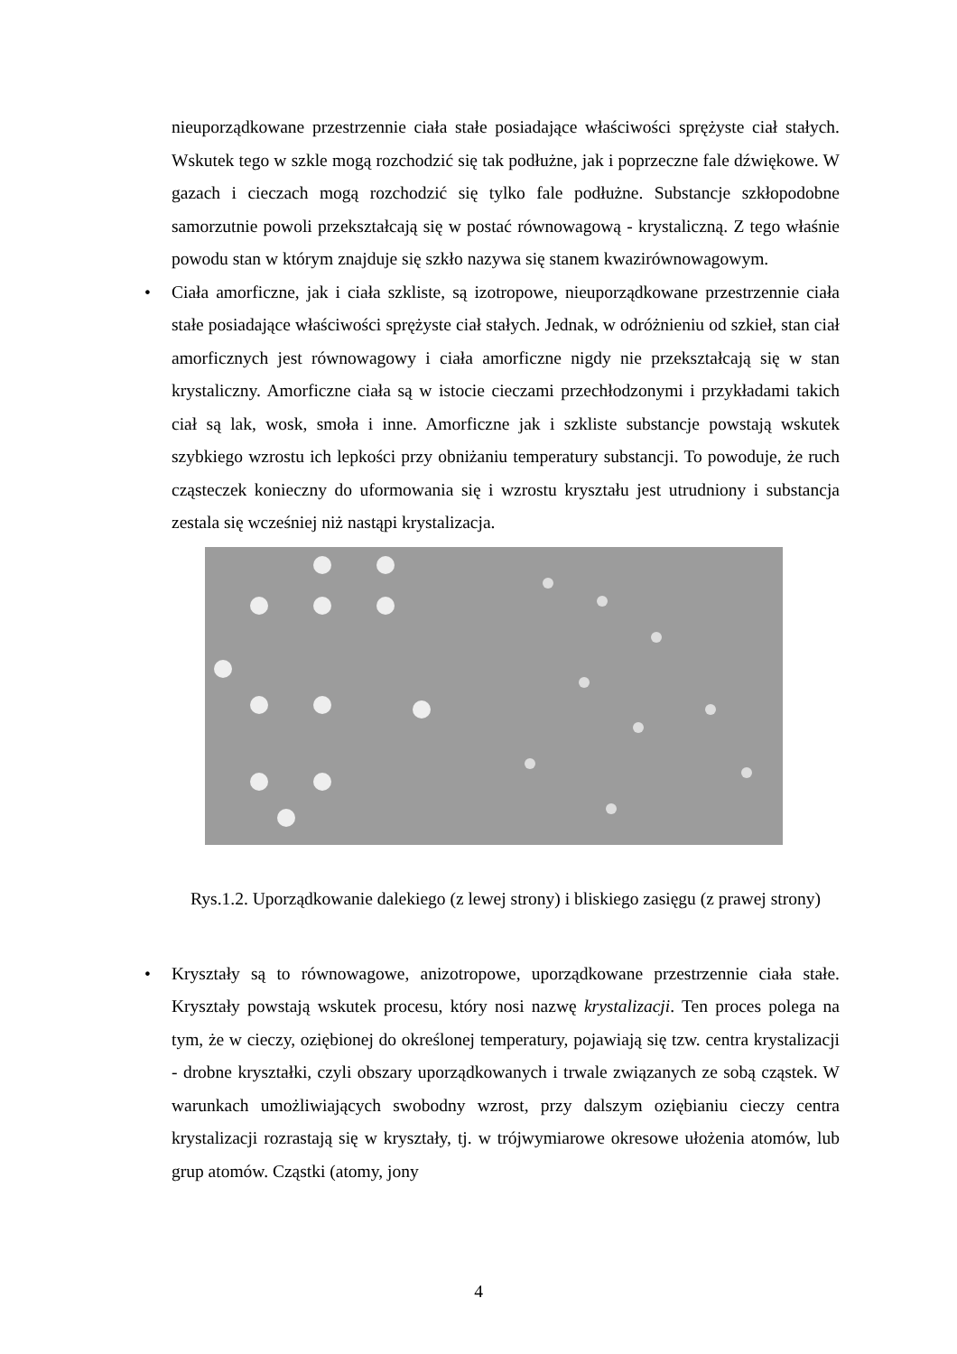nieuporządkowane przestrzennie ciała stałe posiadające właściwości sprężyste ciał stałych. Wskutek tego w szkle mogą rozchodzić się tak podłużne, jak i poprzeczne fale dźwiękowe. W gazach i cieczach mogą rozchodzić się tylko fale podłużne. Substancje szkłopodobne samorzutnie powoli przekształcają się w postać równowagową - krystaliczną. Z tego właśnie powodu stan w którym znajduje się szkło nazywa się stanem kwazirównowagowym.
• Ciała amorficzne, jak i ciała szkliste, są izotropowe, nieuporządkowane przestrzennie ciała stałe posiadające właściwości sprężyste ciał stałych. Jednak, w odróżnieniu od szkieł, stan ciał amorficznych jest równowagowy i ciała amorficzne nigdy nie przekształcają się w stan krystaliczny. Amorficzne ciała są w istocie cieczami przechłodzonymi i przykładami takich ciał są lak, wosk, smoła i inne. Amorficzne jak i szkliste substancje powstają wskutek szybkiego wzrostu ich lepkości przy obniżaniu temperatury substancji. To powoduje, że ruch cząsteczek konieczny do uformowania się i wzrostu kryształu jest utrudniony i substancja zestala się wcześniej niż nastąpi krystalizacja.
Rys.1.2. Uporządkowanie dalekiego (z lewej strony) i bliskiego zasięgu (z prawej strony)
• Kryształy są to równowagowe, anizotropowe, uporządkowane przestrzennie ciała stałe. Kryształy powstają wskutek procesu, który nosi nazwę krystalizacji. Ten proces polega na tym, że w cieczy, oziębionej do określonej temperatury, pojawiają się tzw. centra krystalizacji - drobne kryształki, czyli obszary uporządkowanych i trwale związanych ze sobą cząstek. W warunkach umożliwiających swobodny wzrost, przy dalszym oziębianiu cieczy centra krystalizacji rozrastają się w kryształy, tj. w trójwymiarowe okresowe ułożenia atomów, lub grup atomów. Cząstki (atomy, jony
4